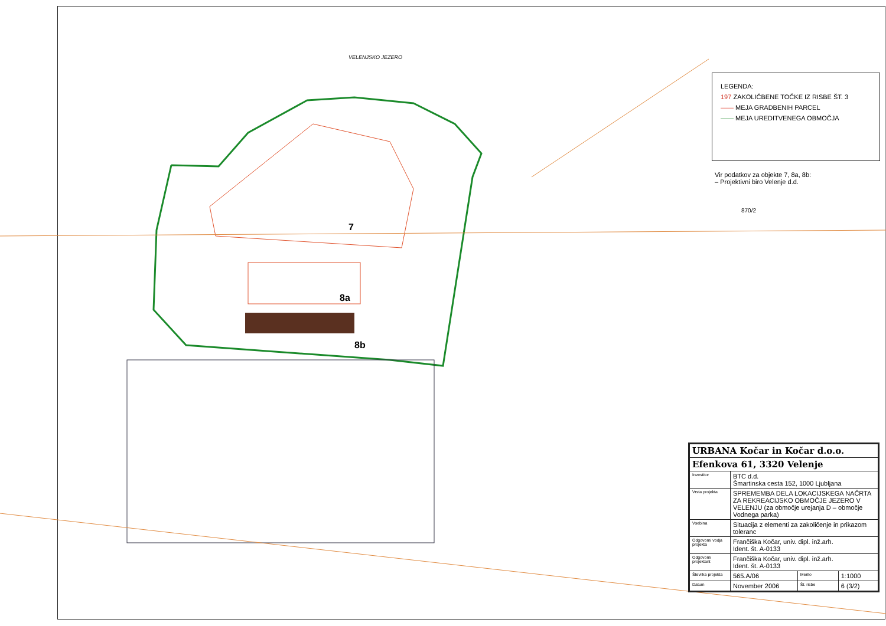7
8a
8b
VELENJSKO JEZERO
870/2
LEGENDA:
197 ZAKOLIČBENE TOČKE IZ RISBE ŠT. 3
—— MEJA GRADBENIH PARCEL
—— MEJA UREDITVENEGA OBMOČJA
Vir podatkov za objekte 7, 8a, 8b:
– Projektivni biro Velenje d.d.
| URBANA Kočar in Kočar d.o.o. | | | |
| Efenkova 61, 3320 Velenje | | | |
| Investitor | BTC d.d. Šmartinska cesta 152, 1000 Ljubljana | | |
| Vrsta projekta | SPREMEMBA DELA LOKACIJSKEGA NAČRTA ZA REKREACIJSKO OBMOČJE JEZERO V VELENJU (za območje urejanja D – območje Vodnega parka) | | |
| Vsebina | Situacija z elementi za zakoličenje in prikazom toleranc | | |
| Odgovorni vodja projekta | Frančiška Kočar, univ. dipl. inž.arh. Ident. št. A-0133 | | |
| Odgovorni projektant | Frančiška Kočar, univ. dipl. inž.arh. Ident. št. A-0133 | | |
| Številka projekta | 565.A/06 | Merilo | 1:1000 |
| Datum | November 2006 | Št. risbe | 6 (3/2) |